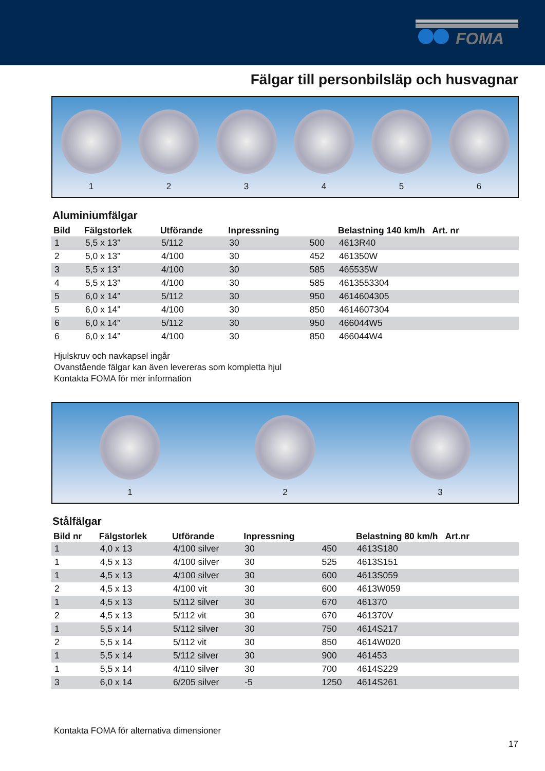FOMA
Fälgar till personbilsläp och husvagnar
1
2
3
4
5
6
Aluminiumfälgar
| Bild | Fälgstorlek | Utförande | Inpressning | | Belastning 140 km/h Art. nr |
| --- | --- | --- | --- | --- | --- |
| 1 | 5,5 x 13” | 5/112 | 30 | 500 | 4613R40 |
| 2 | 5,0 x 13” | 4/100 | 30 | 452 | 461350W |
| 3 | 5,5 x 13” | 4/100 | 30 | 585 | 465535W |
| 4 | 5,5 x 13” | 4/100 | 30 | 585 | 4613553304 |
| 5 | 6,0 x 14” | 5/112 | 30 | 950 | 4614604305 |
| 5 | 6,0 x 14” | 4/100 | 30 | 850 | 4614607304 |
| 6 | 6,0 x 14” | 5/112 | 30 | 950 | 466044W5 |
| 6 | 6,0 x 14” | 4/100 | 30 | 850 | 466044W4 |
Hjulskruv och navkapsel ingår
Ovanstående fälgar kan även levereras som kompletta hjul
Kontakta FOMA för mer information
1
2
3
Stålfälgar
| Bild nr | Fälgstorlek | Utförande | Inpressning | | Belastning 80 km/h Art.nr |
| --- | --- | --- | --- | --- | --- |
| 1 | 4,0 x 13 | 4/100 silver | 30 | 450 | 4613S180 |
| 1 | 4,5 x 13 | 4/100 silver | 30 | 525 | 4613S151 |
| 1 | 4,5 x 13 | 4/100 silver | 30 | 600 | 4613S059 |
| 2 | 4,5 x 13 | 4/100 vit | 30 | 600 | 4613W059 |
| 1 | 4,5 x 13 | 5/112 silver | 30 | 670 | 461370 |
| 2 | 4,5 x 13 | 5/112 vit | 30 | 670 | 461370V |
| 1 | 5,5 x 14 | 5/112 silver | 30 | 750 | 4614S217 |
| 2 | 5,5 x 14 | 5/112 vit | 30 | 850 | 4614W020 |
| 1 | 5,5 x 14 | 5/112 silver | 30 | 900 | 461453 |
| 1 | 5,5 x 14 | 4/110 silver | 30 | 700 | 4614S229 |
| 3 | 6,0 x 14 | 6/205 silver | -5 | 1250 | 4614S261 |
Kontakta FOMA för alternativa dimensioner
17